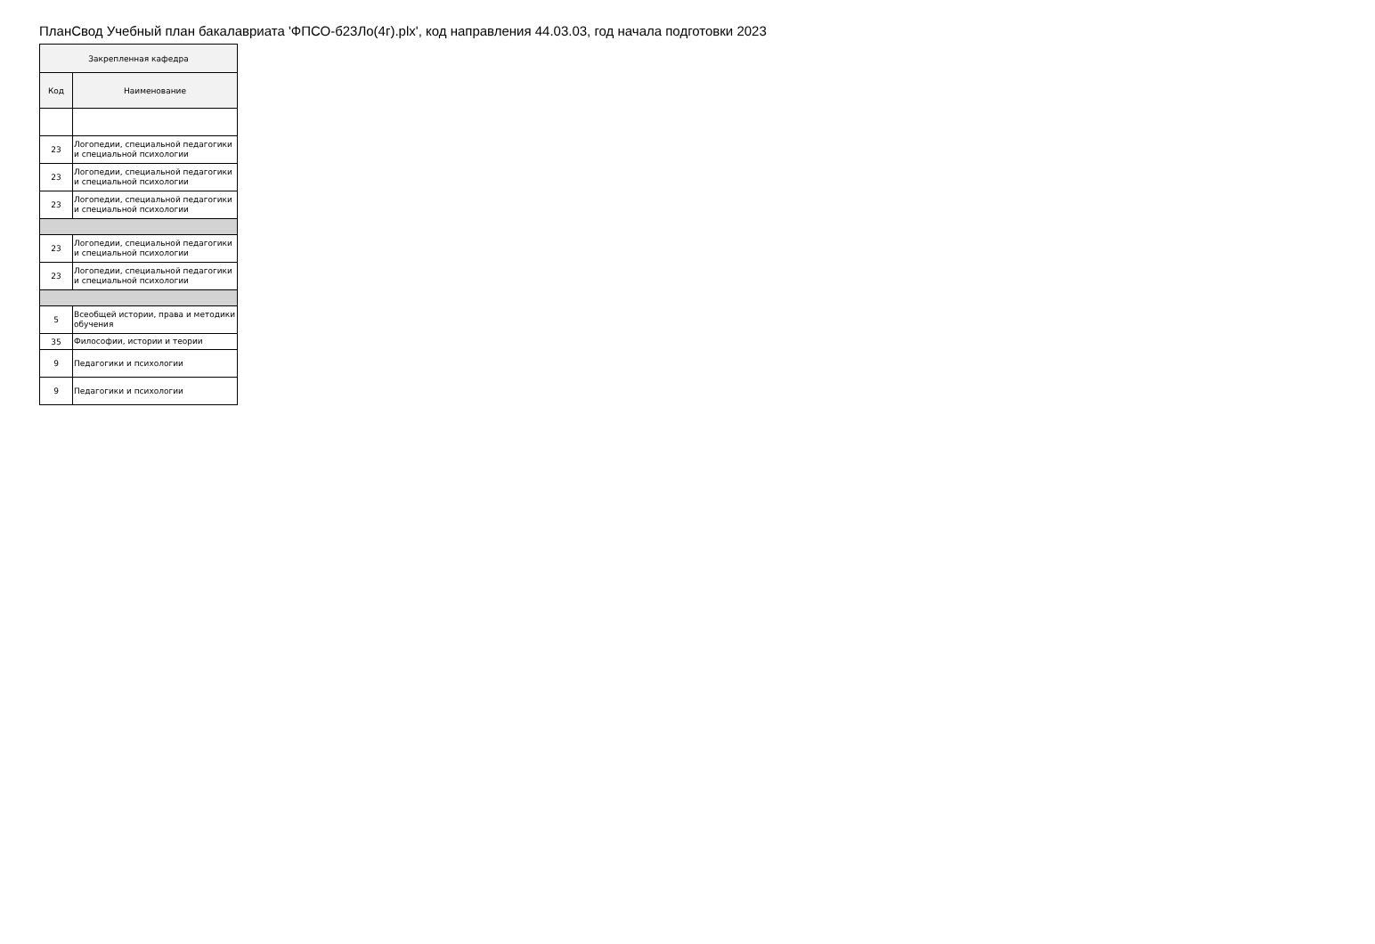ПланСвод Учебный план бакалавриата 'ФПСО-б23Ло(4г).plx', код направления 44.03.03, год начала подготовки 2023
| Закрепленная кафедра | |
| --- | --- |
| Код | Наименование |
| 23 | Логопедии, специальной педагогики и специальной психологии |
| 23 | Логопедии, специальной педагогики и специальной психологии |
| 23 | Логопедии, специальной педагогики и специальной психологии |
| 23 | Логопедии, специальной педагогики и специальной психологии |
| 23 | Логопедии, специальной педагогики и специальной психологии |
| 5 | Всеобщей истории, права и методики обучения |
| 35 | Философии, истории и теории |
| 9 | Педагогики и психологии |
| 9 | Педагогики и психологии |